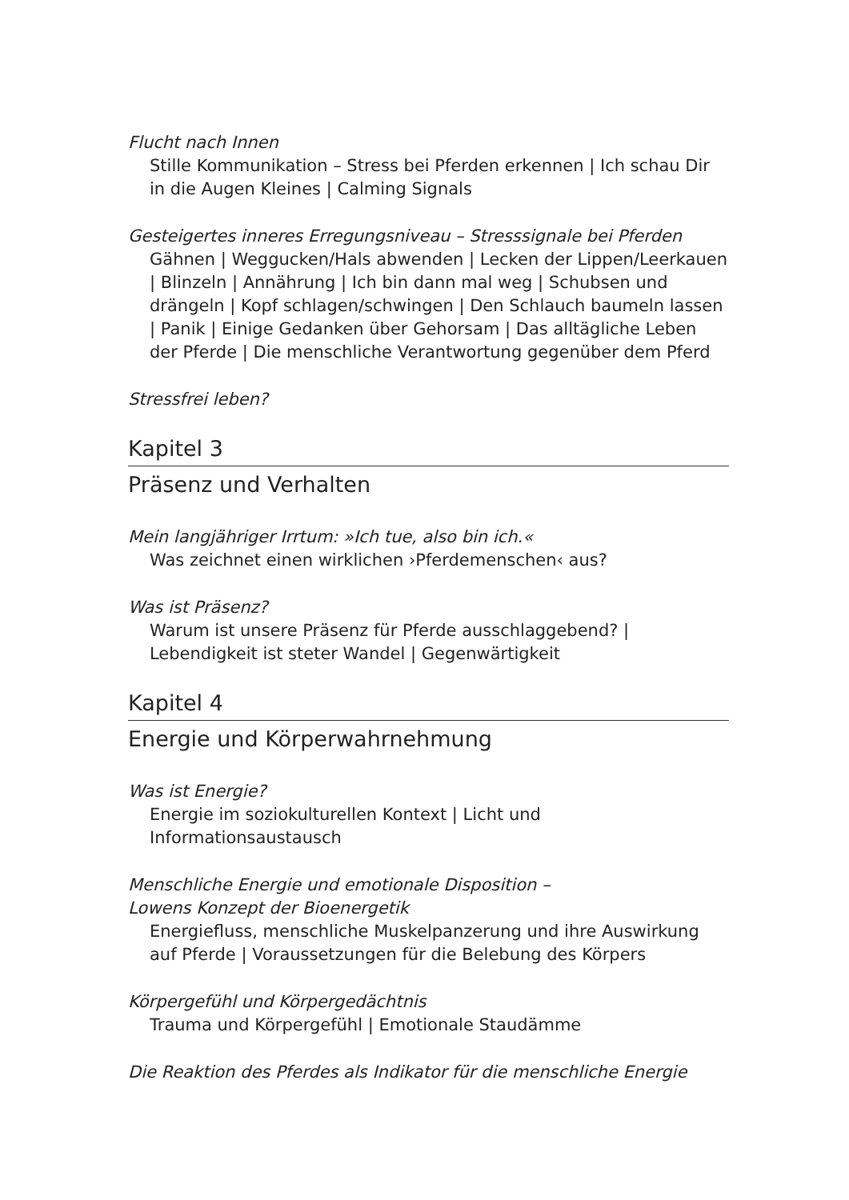Flucht nach Innen
Stille Kommunikation – Stress bei Pferden erkennen | Ich schau Dir in die Augen Kleines | Calming Signals
Gesteigertes inneres Erregungsniveau – Stresssignale bei Pferden
Gähnen | Weggucken/Hals abwenden | Lecken der Lippen/Leer­kauen | Blinzeln | Annährung | Ich bin dann mal weg | Schubsen und drängeln | Kopf schlagen/schwingen | Den Schlauch baumeln lassen | Panik | Einige Gedanken über Gehorsam | Das alltägliche Leben der Pferde | Die menschliche Verantwortung gegenüber dem Pferd
Stressfrei leben?
Kapitel 3
Präsenz und Verhalten
Mein langjähriger Irrtum: »Ich tue, also bin ich.«
Was zeichnet einen wirklichen ›Pferdemenschen‹ aus?
Was ist Präsenz?
Warum ist unsere Präsenz für Pferde ausschlaggebend? | Lebendigkeit ist steter Wandel | Gegenwärtigkeit
Kapitel 4
Energie und Körperwahrnehmung
Was ist Energie?
Energie im soziokulturellen Kontext | Licht und Informationsaustausch
Menschliche Energie und emotionale Disposition –
Lowens Konzept der Bioenergetik
Energiefluss, menschliche Muskelpanzerung und ihre Auswirkung auf Pferde | Voraussetzungen für die Belebung des Körpers
Körpergefühl und Körpergedächtnis
Trauma und Körpergefühl | Emotionale Staudämme
Die Reaktion des Pferdes als Indikator für die menschliche Energie